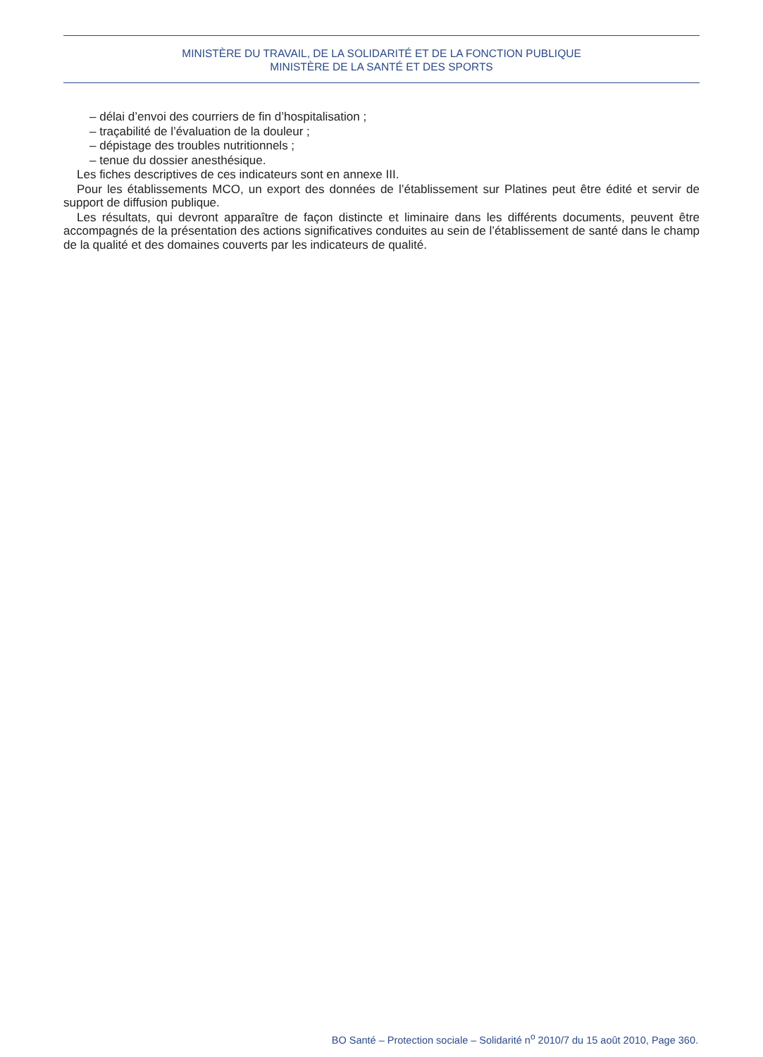MINISTÈRE DU TRAVAIL, DE LA SOLIDARITÉ ET DE LA FONCTION PUBLIQUE
MINISTÈRE DE LA SANTÉ ET DES SPORTS
– délai d’envoi des courriers de fin d’hospitalisation ;
– traçabilité de l’évaluation de la douleur ;
– dépistage des troubles nutritionnels ;
– tenue du dossier anesthésique.
Les fiches descriptives de ces indicateurs sont en annexe III.
Pour les établissements MCO, un export des données de l’établissement sur Platines peut être édité et servir de support de diffusion publique.
Les résultats, qui devront apparaître de façon distincte et liminaire dans les différents documents, peuvent être accompagnés de la présentation des actions significatives conduites au sein de l’établissement de santé dans le champ de la qualité et des domaines couverts par les indicateurs de qualité.
BO Santé – Protection sociale – Solidarité n<sup>o</sup> 2010/7 du 15 août 2010, Page 360.